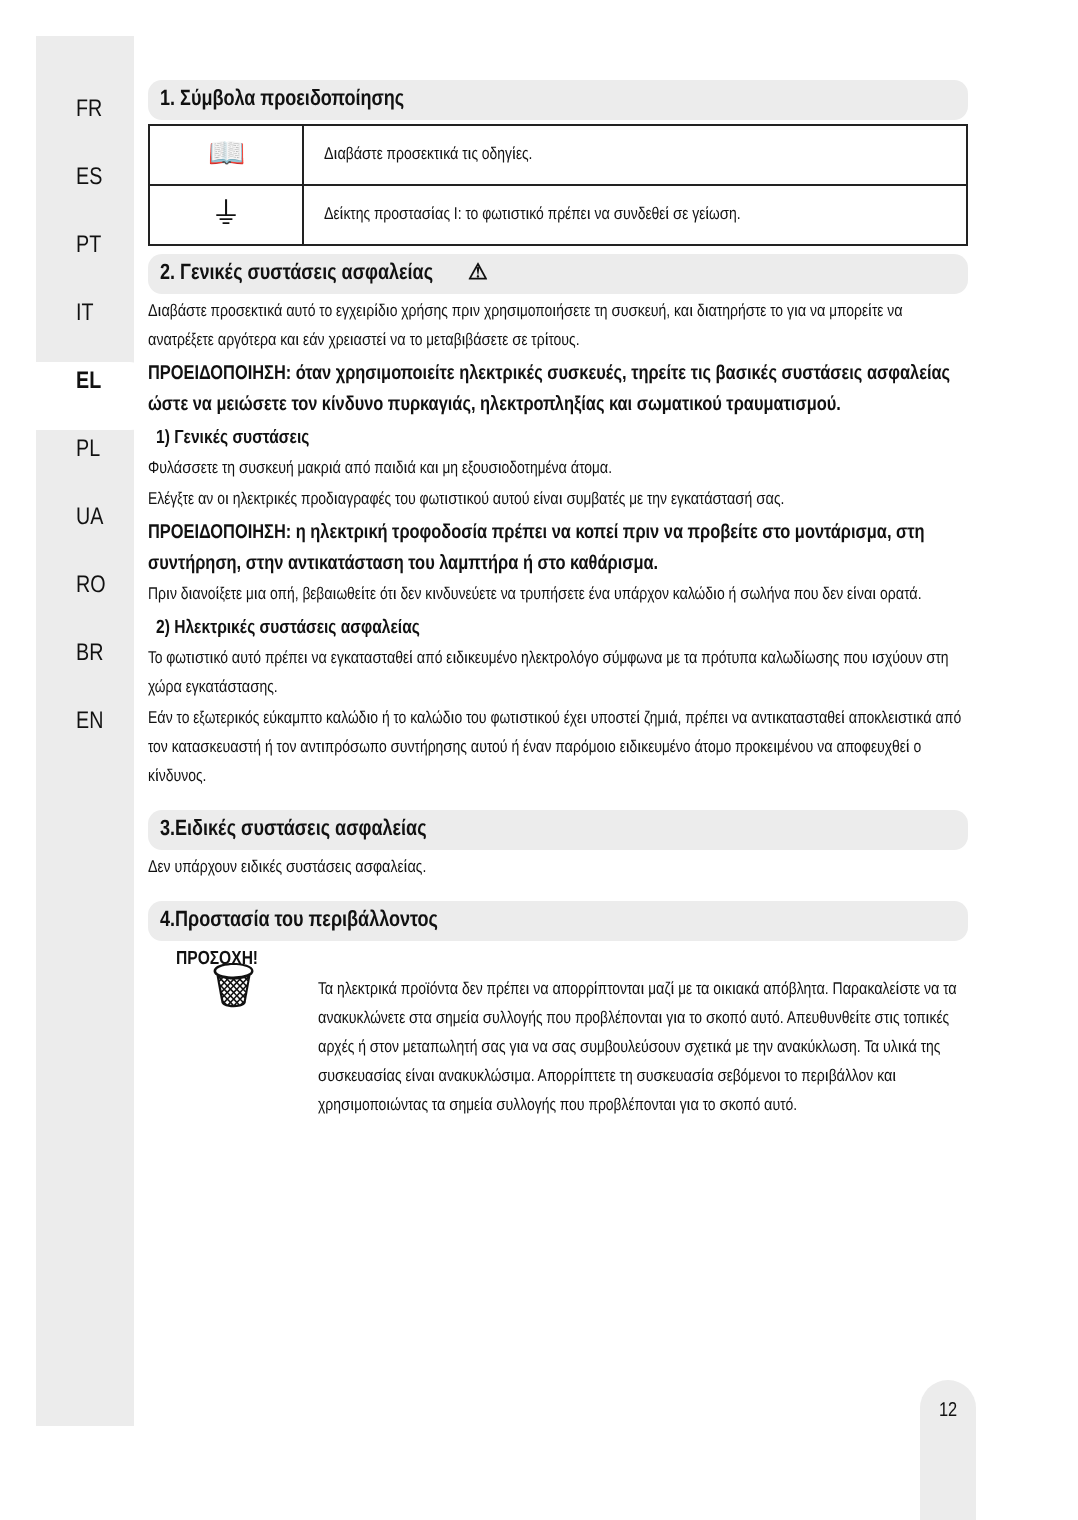FR
ES
PT
IT
EL
PL
UA
RO
BR
EN
1. Σύμβολα προειδοποίησης
| 📖 | Διαβάστε προσεκτικά τις οδηγίες. |
| ⏚ | Δείκτης προστασίας I: το φωτιστικό πρέπει να συνδεθεί σε γείωση. |
2. Γενικές συστάσεις ασφαλείας ⚠
Διαβάστε προσεκτικά αυτό το εγχειρίδιο χρήσης πριν χρησιμοποιήσετε τη συσκευή, και διατηρήστε το για να μπορείτε να ανατρέξετε αργότερα και εάν χρειαστεί να το μεταβιβάσετε σε τρίτους.
ΠΡΟΕΙΔΟΠΟΙΗΣΗ: όταν χρησιμοποιείτε ηλεκτρικές συσκευές, τηρείτε τις βασικές συστάσεις ασφαλείας ώστε να μειώσετε τον κίνδυνο πυρκαγιάς, ηλεκτροπληξίας και σωματικού τραυματισμού.
1) Γενικές συστάσεις
Φυλάσσετε τη συσκευή μακριά από παιδιά και μη εξουσιοδοτημένα άτομα.
Ελέγξτε αν οι ηλεκτρικές προδιαγραφές του φωτιστικού αυτού είναι συμβατές με την εγκατάστασή σας.
ΠΡΟΕΙΔΟΠΟΙΗΣΗ: η ηλεκτρική τροφοδοσία πρέπει να κοπεί πριν να προβείτε στο μοντάρισμα, στη συντήρηση, στην αντικατάσταση του λαμπτήρα ή στο καθάρισμα.
Πριν διανοίξετε μια οπή, βεβαιωθείτε ότι δεν κινδυνεύετε να τρυπήσετε ένα υπάρχον καλώδιο ή σωλήνα που δεν είναι ορατά.
2) Ηλεκτρικές συστάσεις ασφαλείας
Το φωτιστικό αυτό πρέπει να εγκατασταθεί από ειδικευμένο ηλεκτρολόγο σύμφωνα με τα πρότυπα καλωδίωσης που ισχύουν στη χώρα εγκατάστασης.
Εάν το εξωτερικός εύκαμπτο καλώδιο ή το καλώδιο του φωτιστικού έχει υποστεί ζημιά, πρέπει να αντικατασταθεί αποκλειστικά από τον κατασκευαστή ή τον αντιπρόσωπο συντήρησης αυτού ή έναν παρόμοιο ειδικευμένο άτομο προκειμένου να αποφευχθεί ο κίνδυνος.
3.Ειδικές συστάσεις ασφαλείας
Δεν υπάρχουν ειδικές συστάσεις ασφαλείας.
4.Προστασία του περιβάλλοντος
ΠΡΟΣΟΧΗ!
🗑
Τα ηλεκτρικά προϊόντα δεν πρέπει να απορρίπτονται μαζί με τα οικιακά απόβλητα. Παρακαλείστε να τα ανακυκλώνετε στα σημεία συλλογής που προβλέπονται για το σκοπό αυτό. Απευθυνθείτε στις τοπικές αρχές ή στον μεταπωλητή σας για να σας συμβουλεύσουν σχετικά με την ανακύκλωση. Τα υλικά της συσκευασίας είναι ανακυκλώσιμα. Απορρίπτετε τη συσκευασία σεβόμενοι το περιβάλλον και χρησιμοποιώντας τα σημεία συλλογής που προβλέπονται για το σκοπό αυτό.
12